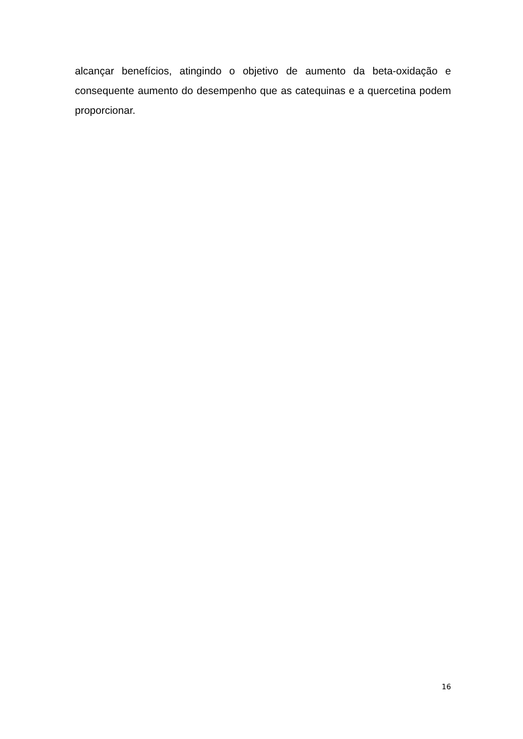alcançar benefícios, atingindo o objetivo de aumento da beta-oxidação e consequente aumento do desempenho que as catequinas e a quercetina podem proporcionar.
16